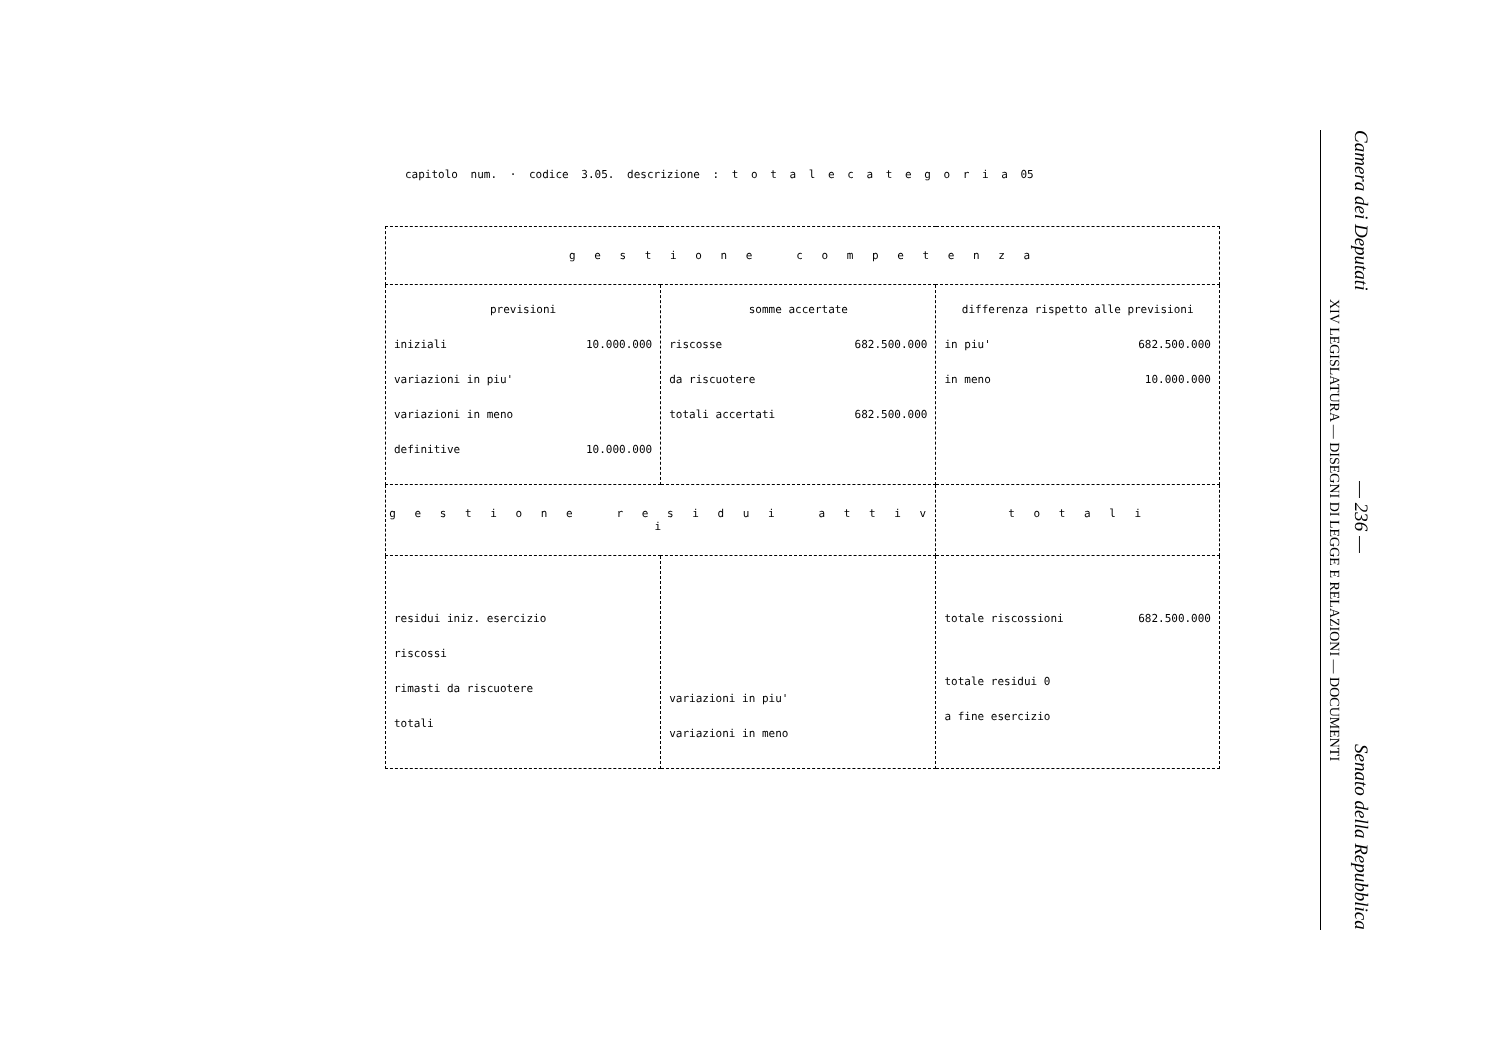capitolo num. · codice 3.05. descrizione : t o t a l e c a t e g o r i a 05
| g e s t i o n e c o m p e t e n z a | | |
| previsioni iniziali 10.000.000 variazioni in piu' variazioni in meno definitive 10.000.000 | somme accertate riscosse 682.500.000 da riscuotere totali accertati 682.500.000 | differenza rispetto alle previsioni in piu' 682.500.000 in meno 10.000.000 |
| g e s t i o n e r e s i d u i a t t i v i | | t o t a l i |
| residui iniz. esercizio riscossi rimasti da riscuotere totali | variazioni in piu' variazioni in meno | totale riscossioni 682.500.000 totale residui 0 a fine esercizio |
Camera dei Deputati — 236 — Senato della Repubblica
XIV LEGISLATURA — DISEGNI DI LEGGE E RELAZIONI — DOCUMENTI